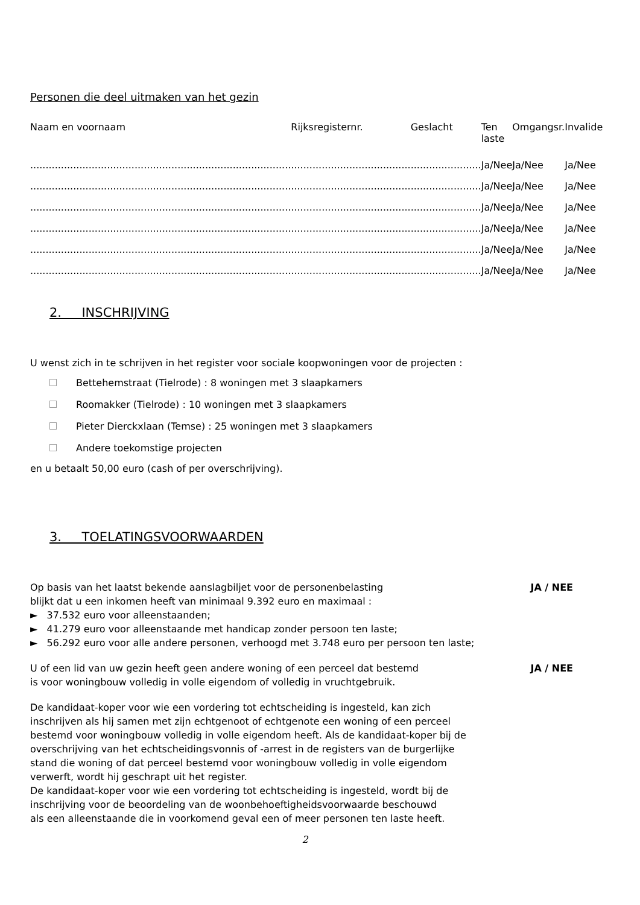Personen die deel uitmaken van het gezin
| Naam en voornaam | Rijksregisternr. | Geslacht | Ten laste | Omgangsr. | Invalide |
| --- | --- | --- | --- | --- | --- |
| ..................................................................................... | ....................................... | ....................... | Ja/Nee | Ja/Nee | Ja/Nee |
| ..................................................................................... | ....................................... | ....................... | Ja/Nee | Ja/Nee | Ja/Nee |
| ..................................................................................... | ....................................... | ....................... | Ja/Nee | Ja/Nee | Ja/Nee |
| ..................................................................................... | ....................................... | ....................... | Ja/Nee | Ja/Nee | Ja/Nee |
| ..................................................................................... | ....................................... | ....................... | Ja/Nee | Ja/Nee | Ja/Nee |
| ..................................................................................... | ....................................... | ....................... | Ja/Nee | Ja/Nee | Ja/Nee |
2. INSCHRIJVING
U wenst zich in te schrijven in het register voor sociale koopwoningen voor de projecten :
Bettehemstraat (Tielrode) : 8 woningen met 3 slaapkamers
Roomakker (Tielrode) : 10 woningen met 3 slaapkamers
Pieter Dierckxlaan (Temse) : 25 woningen met 3 slaapkamers
Andere toekomstige projecten
en u betaalt 50,00 euro (cash of per overschrijving).
3. TOELATINGSVOORWAARDEN
Op basis van het laatst bekende aanslagbiljet voor de personenbelasting
JA / NEE
blijkt dat u een inkomen heeft van minimaal 9.392 euro en maximaal :
► 37.532 euro voor alleenstaanden;
► 41.279 euro voor alleenstaande met handicap zonder persoon ten laste;
► 56.292 euro voor alle andere personen, verhoogd met 3.748 euro per persoon ten laste;
U of een lid van uw gezin heeft geen andere woning of een perceel dat bestemd
JA / NEE
is voor woningbouw volledig in volle eigendom of volledig in vruchtgebruik.
De kandidaat-koper voor wie een vordering tot echtscheiding is ingesteld, kan zich
inschrijven als hij samen met zijn echtgenoot of echtgenote een woning of een perceel
bestemd voor woningbouw volledig in volle eigendom heeft. Als de kandidaat-koper bij de
overschrijving van het echtscheidingsvonnis of -arrest in de registers van de burgerlijke
stand die woning of dat perceel bestemd voor woningbouw volledig in volle eigendom
verwerft, wordt hij geschrapt uit het register.
De kandidaat-koper voor wie een vordering tot echtscheiding is ingesteld, wordt bij de
inschrijving voor de beoordeling van de woonbehoeftigheidsvoorwaarde beschouwd
als een alleenstaande die in voorkomend geval een of meer personen ten laste heeft.
2